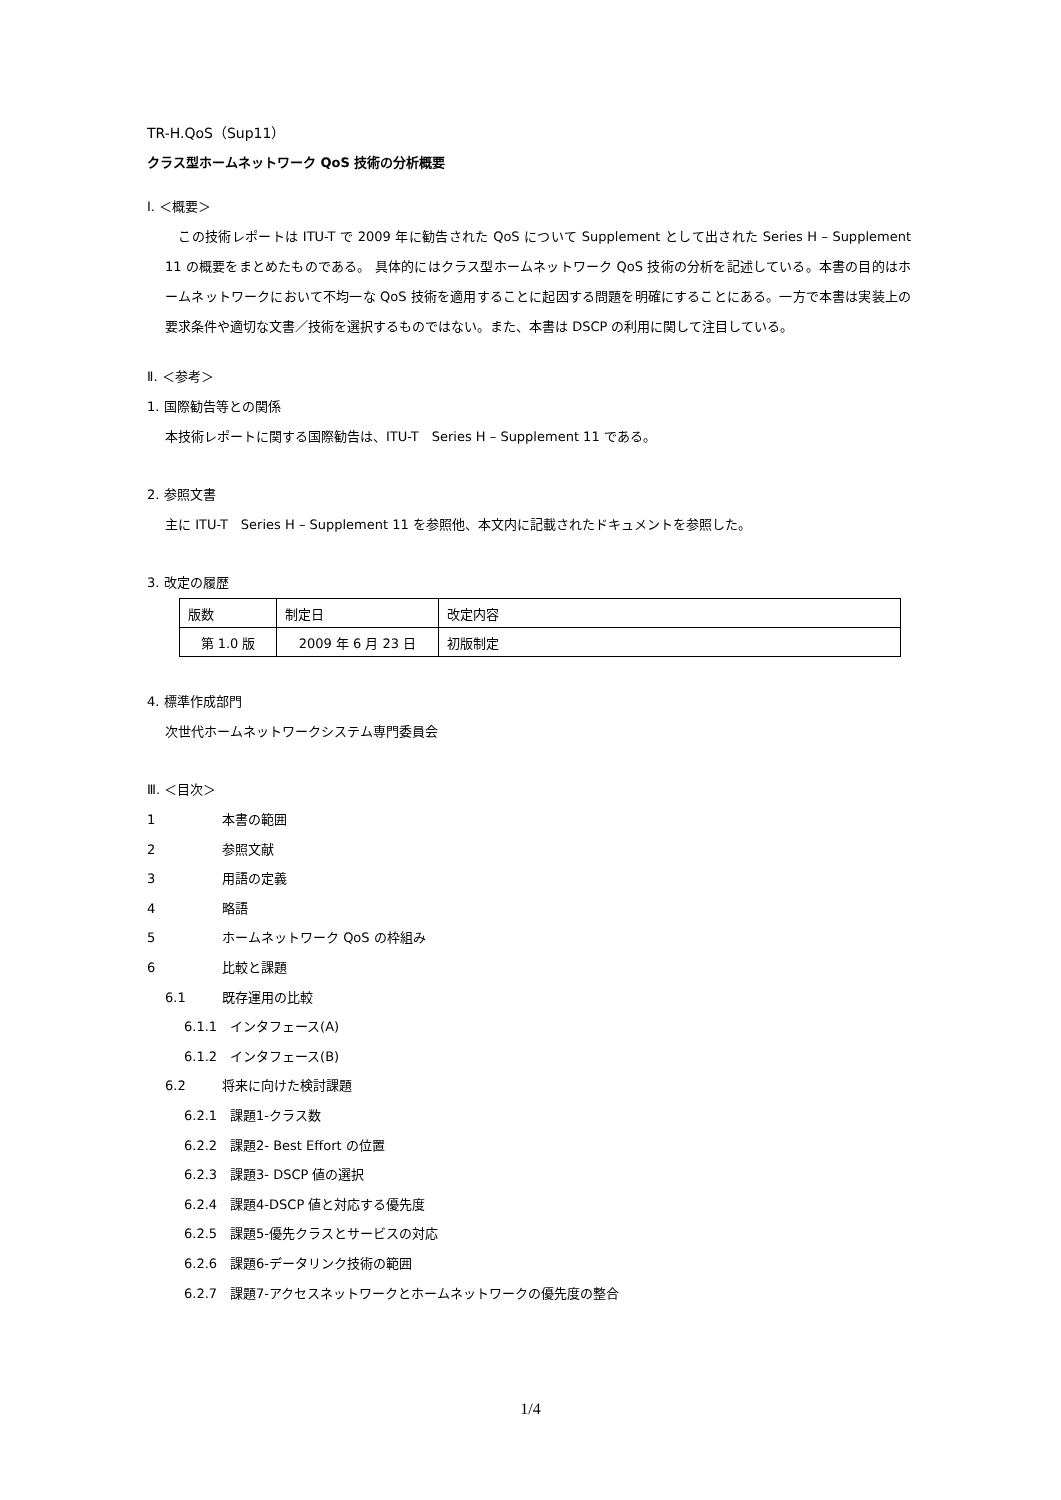TR-H.QoS（Sup11）
クラス型ホームネットワーク QoS 技術の分析概要
Ⅰ. ＜概要＞
　この技術レポートは ITU-T で 2009 年に勧告された QoS について Supplement として出された Series H – Supplement 11 の概要をまとめたものである。 具体的にはクラス型ホームネットワーク QoS 技術の分析を記述している。本書の目的はホームネットワークにおいて不均一な QoS 技術を適用することに起因する問題を明確にすることにある。一方で本書は実装上の要求条件や適切な文書／技術を選択するものではない。また、本書は DSCP の利用に関して注目している。
Ⅱ. ＜参考＞
1. 国際勧告等との関係
本技術レポートに関する国際勧告は、ITU-T　Series H – Supplement 11 である。
2. 参照文書
主に ITU-T　Series H – Supplement 11 を参照他、本文内に記載されたドキュメントを参照した。
3. 改定の履歴
| 版数 | 制定日 | 改定内容 |
| 第 1.0 版 | 2009 年 6 月 23 日 | 初版制定 |
4. 標準作成部門
次世代ホームネットワークシステム専門委員会
Ⅲ. ＜目次＞
1 本書の範囲
2 参照文献
3 用語の定義
4 略語
5 ホームネットワーク QoS の枠組み
6 比較と課題
6.1 既存運用の比較
6.1.1　インタフェース(A)
6.1.2　インタフェース(B)
6.2 将来に向けた検討課題
6.2.1　課題1-クラス数
6.2.2　課題2- Best Effort の位置
6.2.3　課題3- DSCP 値の選択
6.2.4　課題4-DSCP 値と対応する優先度
6.2.5　課題5-優先クラスとサービスの対応
6.2.6　課題6-データリンク技術の範囲
6.2.7　課題7-アクセスネットワークとホームネットワークの優先度の整合
1/4